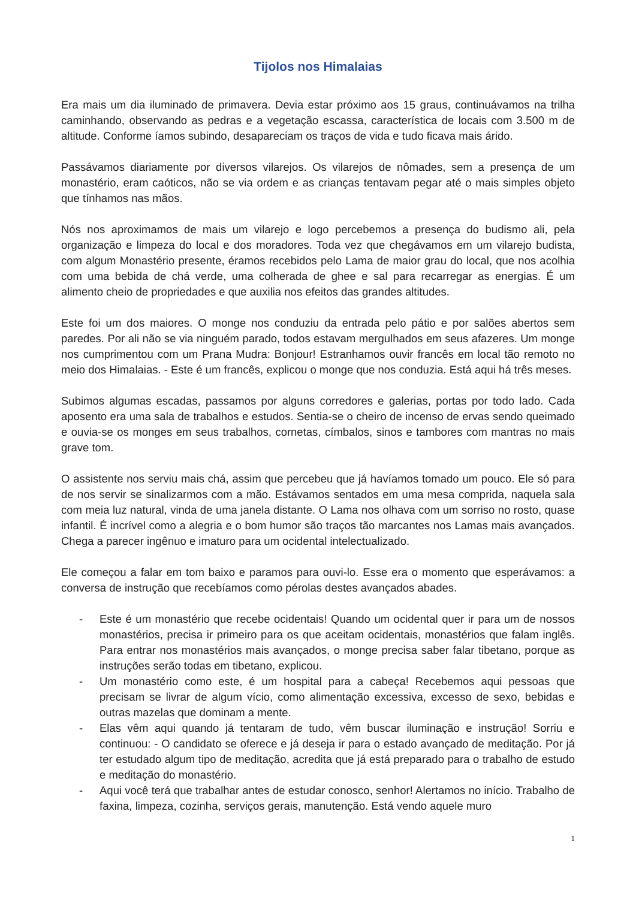Tijolos nos Himalaias
Era mais um dia iluminado de primavera. Devia estar próximo aos 15 graus, continuávamos na trilha caminhando, observando as pedras e a vegetação escassa, característica de locais com 3.500 m de altitude. Conforme íamos subindo, desapareciam os traços de vida e tudo ficava mais árido.
Passávamos diariamente por diversos vilarejos. Os vilarejos de nômades, sem a presença de um monastério, eram caóticos, não se via ordem e as crianças tentavam pegar até o mais simples objeto que tínhamos nas mãos.
Nós nos aproximamos de mais um vilarejo e logo percebemos a presença do budismo ali, pela organização e limpeza do local e dos moradores. Toda vez que chegávamos em um vilarejo budista, com algum Monastério presente, éramos recebidos pelo Lama de maior grau do local, que nos acolhia com uma bebida de chá verde, uma colherada de ghee e sal para recarregar as energias. É um alimento cheio de propriedades e que auxilia nos efeitos das grandes altitudes.
Este foi um dos maiores. O monge nos conduziu da entrada pelo pátio e por salões abertos sem paredes. Por ali não se via ninguém parado, todos estavam mergulhados em seus afazeres. Um monge nos cumprimentou com um Prana Mudra: Bonjour! Estranhamos ouvir francês em local tão remoto no meio dos Himalaias. - Este é um francês, explicou o monge que nos conduzia. Está aqui há três meses.
Subimos algumas escadas, passamos por alguns corredores e galerias, portas por todo lado. Cada aposento era uma sala de trabalhos e estudos. Sentia-se o cheiro de incenso de ervas sendo queimado e ouvia-se os monges em seus trabalhos, cornetas, címbalos, sinos e tambores com mantras no mais grave tom.
O assistente nos serviu mais chá, assim que percebeu que já havíamos tomado um pouco. Ele só para de nos servir se sinalizarmos com a mão. Estávamos sentados em uma mesa comprida, naquela sala com meia luz natural, vinda de uma janela distante. O Lama nos olhava com um sorriso no rosto, quase infantil. É incrível como a alegria e o bom humor são traços tão marcantes nos Lamas mais avançados. Chega a parecer ingênuo e imaturo para um ocidental intelectualizado.
Ele começou a falar em tom baixo e paramos para ouvi-lo. Esse era o momento que esperávamos: a conversa de instrução que recebíamos como pérolas destes avançados abades.
- Este é um monastério que recebe ocidentais! Quando um ocidental quer ir para um de nossos monastérios, precisa ir primeiro para os que aceitam ocidentais, monastérios que falam inglês. Para entrar nos monastérios mais avançados, o monge precisa saber falar tibetano, porque as instruções serão todas em tibetano, explicou.
- Um monastério como este, é um hospital para a cabeça! Recebemos aqui pessoas que precisam se livrar de algum vício, como alimentação excessiva, excesso de sexo, bebidas e outras mazelas que dominam a mente.
- Elas vêm aqui quando já tentaram de tudo, vêm buscar iluminação e instrução! Sorriu e continuou: - O candidato se oferece e já deseja ir para o estado avançado de meditação. Por já ter estudado algum tipo de meditação, acredita que já está preparado para o trabalho de estudo e meditação do monastério.
- Aqui você terá que trabalhar antes de estudar conosco, senhor! Alertamos no início. Trabalho de faxina, limpeza, cozinha, serviços gerais, manutenção. Está vendo aquele muro
1